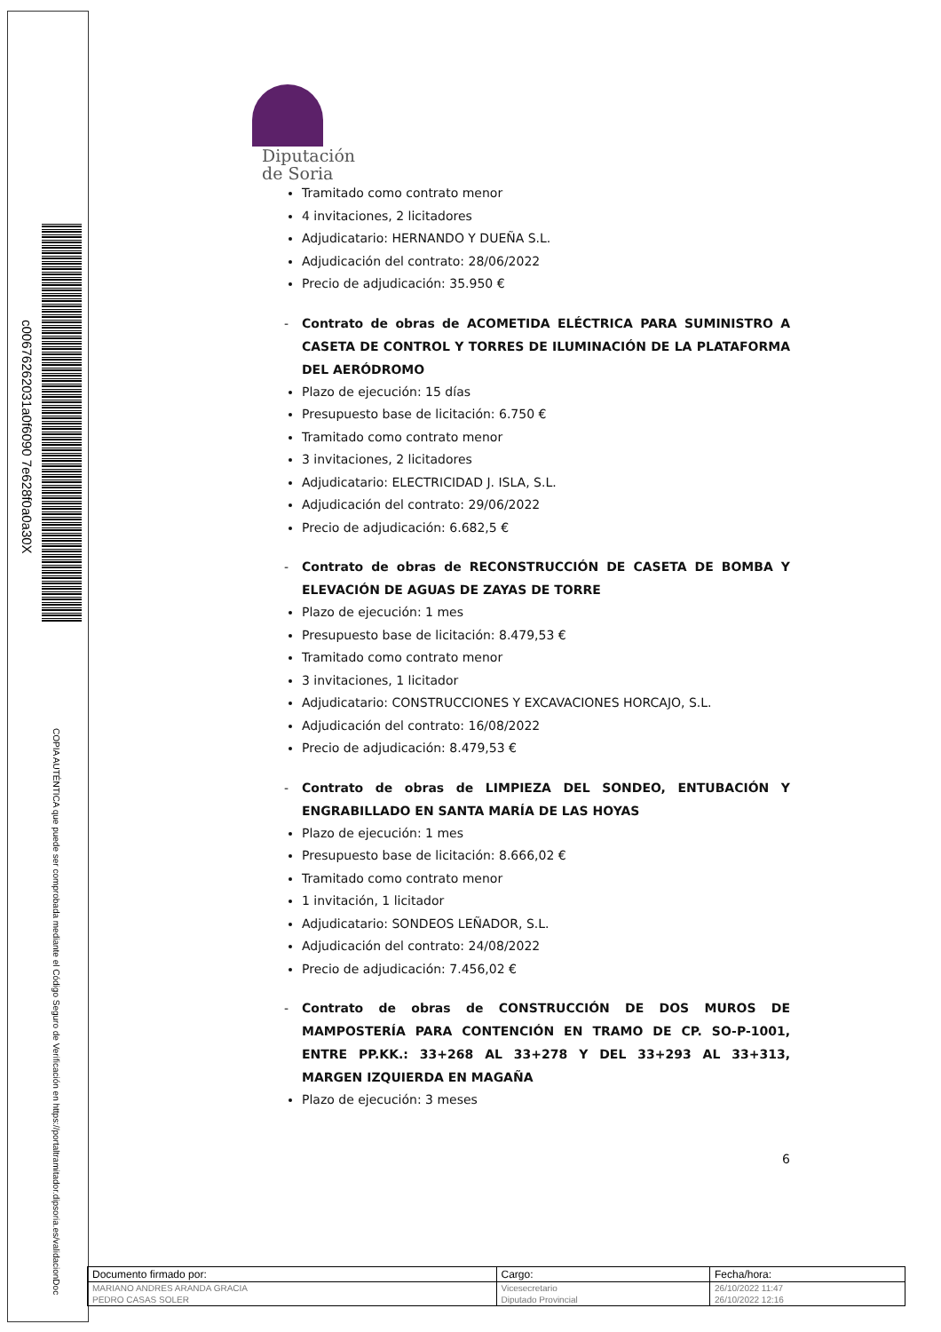c00676262031a0f6090 7e628f0a0a30X
COPIA AUTÉNTICA que puede ser comprobada mediante el Código Seguro de Verificación en https://portaltramitador.dipsoria.es/validacionDoc
Diputación
de Soria
Tramitado como contrato menor
4 invitaciones, 2 licitadores
Adjudicatario: HERNANDO Y DUEÑA S.L.
Adjudicación del contrato: 28/06/2022
Precio de adjudicación: 35.950 €
- Contrato de obras de ACOMETIDA ELÉCTRICA PARA SUMINISTRO A CASETA DE CONTROL Y TORRES DE ILUMINACIÓN DE LA PLATAFORMA DEL AERÓDROMO
Plazo de ejecución: 15 días
Presupuesto base de licitación: 6.750 €
Tramitado como contrato menor
3 invitaciones, 2 licitadores
Adjudicatario: ELECTRICIDAD J. ISLA, S.L.
Adjudicación del contrato: 29/06/2022
Precio de adjudicación: 6.682,5 €
- Contrato de obras de RECONSTRUCCIÓN DE CASETA DE BOMBA Y ELEVACIÓN DE AGUAS DE ZAYAS DE TORRE
Plazo de ejecución: 1 mes
Presupuesto base de licitación: 8.479,53 €
Tramitado como contrato menor
3 invitaciones, 1 licitador
Adjudicatario: CONSTRUCCIONES Y EXCAVACIONES HORCAJO, S.L.
Adjudicación del contrato: 16/08/2022
Precio de adjudicación: 8.479,53 €
- Contrato de obras de LIMPIEZA DEL SONDEO, ENTUBACIÓN Y ENGRABILLADO EN SANTA MARÍA DE LAS HOYAS
Plazo de ejecución: 1 mes
Presupuesto base de licitación: 8.666,02 €
Tramitado como contrato menor
1 invitación, 1 licitador
Adjudicatario: SONDEOS LEÑADOR, S.L.
Adjudicación del contrato: 24/08/2022
Precio de adjudicación: 7.456,02 €
- Contrato de obras de CONSTRUCCIÓN DE DOS MUROS DE MAMPOSTERÍA PARA CONTENCIÓN EN TRAMO DE CP. SO-P-1001, ENTRE PP.KK.: 33+268 AL 33+278 Y DEL 33+293 AL 33+313, MARGEN IZQUIERDA EN MAGAÑA
Plazo de ejecución: 3 meses
6
| Documento firmado por: | Cargo: | Fecha/hora: |
| --- | --- | --- |
| MARIANO ANDRES ARANDA GRACIA | Vicesecretario | 26/10/2022 11:47 |
| PEDRO CASAS SOLER | Diputado Provincial | 26/10/2022 12:16 |